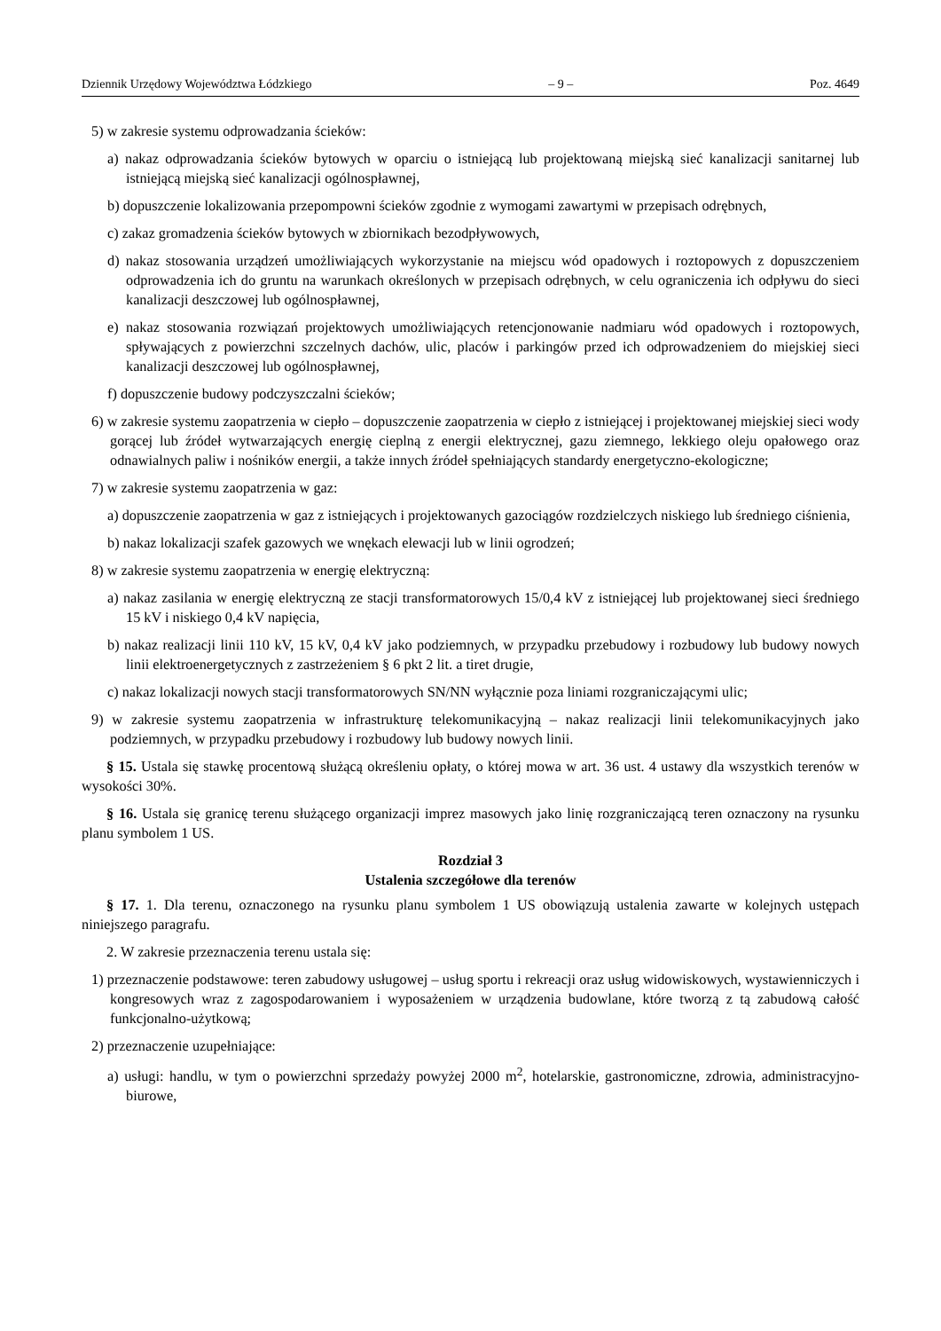Dziennik Urzędowy Województwa Łódzkiego – 9 – Poz. 4649
5) w zakresie systemu odprowadzania ścieków:
a) nakaz odprowadzania ścieków bytowych w oparciu o istniejącą lub projektowaną miejską sieć kanalizacji sanitarnej lub istniejącą miejską sieć kanalizacji ogólnospławnej,
b) dopuszczenie lokalizowania przepompowni ścieków zgodnie z wymogami zawartymi w przepisach odrębnych,
c) zakaz gromadzenia ścieków bytowych w zbiornikach bezodpływowych,
d) nakaz stosowania urządzeń umożliwiających wykorzystanie na miejscu wód opadowych i roztopowych z dopuszczeniem odprowadzenia ich do gruntu na warunkach określonych w przepisach odrębnych, w celu ograniczenia ich odpływu do sieci kanalizacji deszczowej lub ogólnospławnej,
e) nakaz stosowania rozwiązań projektowych umożliwiających retencjonowanie nadmiaru wód opadowych i roztopowych, spływających z powierzchni szczelnych dachów, ulic, placów i parkingów przed ich odprowadzeniem do miejskiej sieci kanalizacji deszczowej lub ogólnospławnej,
f) dopuszczenie budowy podczyszczalni ścieków;
6) w zakresie systemu zaopatrzenia w ciepło – dopuszczenie zaopatrzenia w ciepło z istniejącej i projektowanej miejskiej sieci wody gorącej lub źródeł wytwarzających energię cieplną z energii elektrycznej, gazu ziemnego, lekkiego oleju opałowego oraz odnawialnych paliw i nośników energii, a także innych źródeł spełniających standardy energetyczno-ekologiczne;
7) w zakresie systemu zaopatrzenia w gaz:
a) dopuszczenie zaopatrzenia w gaz z istniejących i projektowanych gazociągów rozdzielczych niskiego lub średniego ciśnienia,
b) nakaz lokalizacji szafek gazowych we wnękach elewacji lub w linii ogrodzeń;
8) w zakresie systemu zaopatrzenia w energię elektryczną:
a) nakaz zasilania w energię elektryczną ze stacji transformatorowych 15/0,4 kV z istniejącej lub projektowanej sieci średniego 15 kV i niskiego 0,4 kV napięcia,
b) nakaz realizacji linii 110 kV, 15 kV, 0,4 kV jako podziemnych, w przypadku przebudowy i rozbudowy lub budowy nowych linii elektroenergetycznych z zastrzeżeniem § 6 pkt 2 lit. a tiret drugie,
c) nakaz lokalizacji nowych stacji transformatorowych SN/NN wyłącznie poza liniami rozgraniczającymi ulic;
9) w zakresie systemu zaopatrzenia w infrastrukturę telekomunikacyjną – nakaz realizacji linii telekomunikacyjnych jako podziemnych, w przypadku przebudowy i rozbudowy lub budowy nowych linii.
§ 15. Ustala się stawkę procentową służącą określeniu opłaty, o której mowa w art. 36 ust. 4 ustawy dla wszystkich terenów w wysokości 30%.
§ 16. Ustala się granicę terenu służącego organizacji imprez masowych jako linię rozgraniczającą teren oznaczony na rysunku planu symbolem 1 US.
Rozdział 3
Ustalenia szczegółowe dla terenów
§ 17. 1. Dla terenu, oznaczonego na rysunku planu symbolem 1 US obowiązują ustalenia zawarte w kolejnych ustępach niniejszego paragrafu.
2. W zakresie przeznaczenia terenu ustala się:
1) przeznaczenie podstawowe: teren zabudowy usługowej – usług sportu i rekreacji oraz usług widowiskowych, wystawienniczych i kongresowych wraz z zagospodarowaniem i wyposażeniem w urządzenia budowlane, które tworzą z tą zabudową całość funkcjonalno-użytkową;
2) przeznaczenie uzupełniające:
a) usługi: handlu, w tym o powierzchni sprzedaży powyżej 2000 m<sup>2</sup>, hotelarskie, gastronomiczne, zdrowia, administracyjno-biurowe,